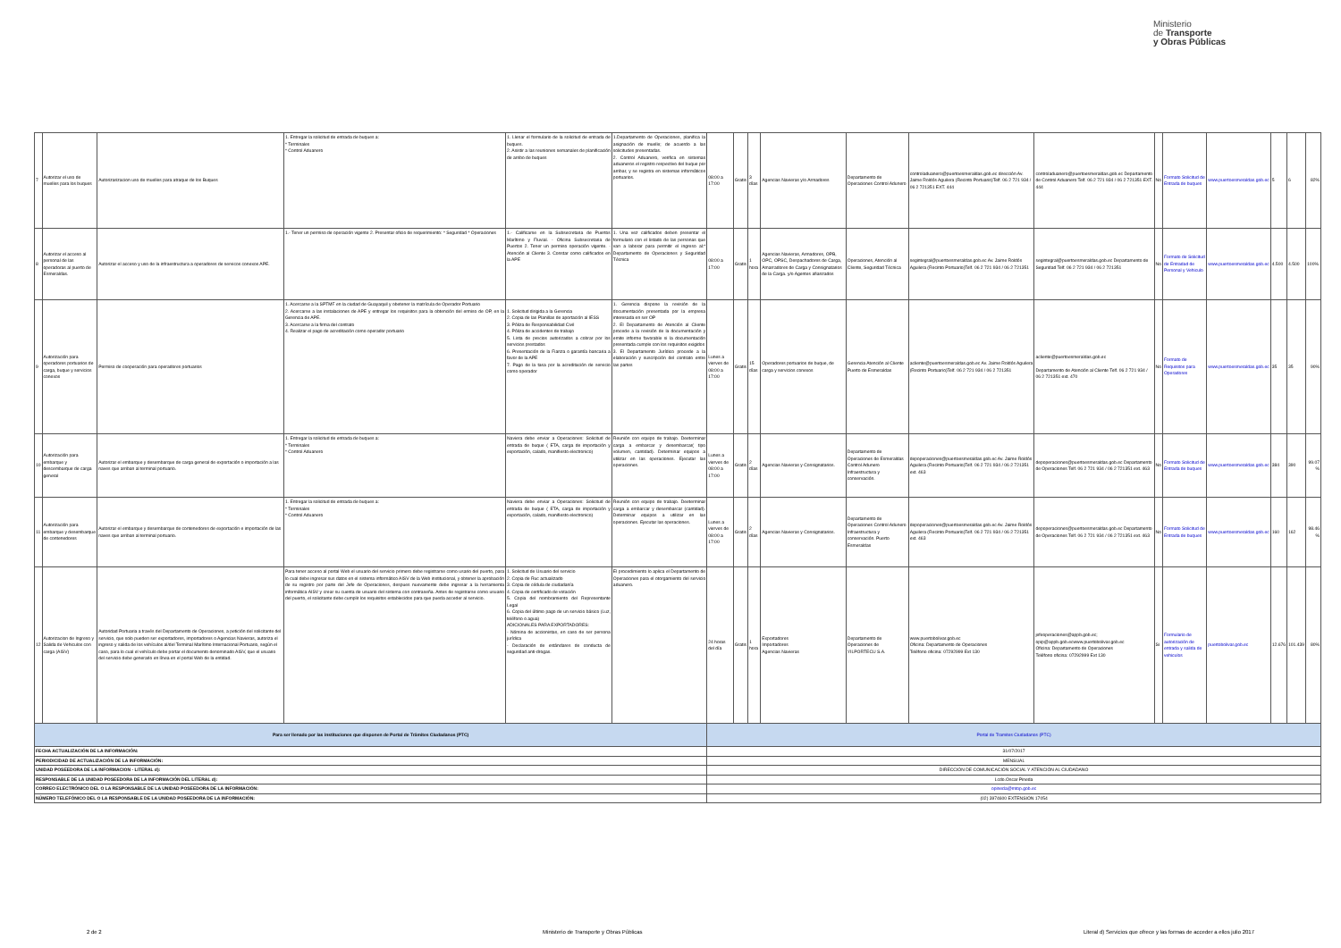Ministerio
de Transporte
y Obras Públicas
| 7 | Autorizar el uso de muelles para los buques | Autorizarizacion uso de muelles para atraque de los Buques | 1. Entregar la solicitud de entrada de buques a: * Terminales * Control Aduanero | 1. Llenar el formulario de la solicitud de entrada de buques. 2. Asistir a las reuniones semanales de planificación de arribo de buques | 1.Departamento de Operaciones, planifica la asignación de muelle; de acuerdo a las solicitudes presentadas. 2. Control Aduanero, verifica en sistemas aduaneros el registro respectivo del buque por arribar, y se registra en sistemas informáticos portuarios. | 08:00 a 17:00 | Gratis | 3 días | Agencias Navieras y/o Armadores | Departamento de Operaciones Control Adunero | controladuanero@puertoesmeraldas.gob.ec dirección Av. Jaime Roldós Aguilera (Recinto Portuario)Telf. 06 2 721 934 / 06 2 721351 EXT. 444 | controladuanero@puertoesmeraldas.gob.ec Departamento de Control Aduanero Telf. 06 2 721 934 / 06 2 721351 EXT. 444 | No | Formato Solicitud de Entrada de buques | www.puertoesmeraldas.gob.ec | 5 | 6 | 82% |
| 8 | Autorizar el acceso al personal de las operadoras al puerto de Esmeraldas. | Autorizar el acceso y uso de la infraestructura a operadores de servicos conexos APE. | 1.- Tener un permiso de operación vigente 2. Presentar oficio de requerimiento: * Seguridad * Operaciones | 1.- Calificarse en la Subsecretaria de Puertos Marítimo y Fluvial. - Oficina Subsecretaria de Puertos 2. Tener un permiso operación vigente. -Atención al Cliente 3. Constar como calificados en la APE | 1. Una vez calificados deben presentar el formulario con el listado de las personas que van a laborar para permitir el ingreso al:* Departamento de Operaciones y Seguridad Técnica | 08:00 a 17:00 | Gratis | 1 hora | Agencias Navieras, Armadores, OPB, OPC, OPSC, Despachadores de Carga, Amarradores de Carga y Consignatarios de la Carga. y/o Agentes afianzados | Operaciones, Atención al Cliente, Seguridad Técnica | segintegral@puertoesmeraldas.gob.ec Av. Jaime Roldós Aguilera (Recinto Portuario)Telf. 06 2 721 934 / 06 2 721351 | segintegral@puertoesmeraldas.gob.ec Departamento de Seguridad Telf. 06 2 721 934 / 06 2 721351 | No | Formato de Solicitud de Entradad de Personal y Vehiculo | www.puertoesmeraldas.gob.ec | 4.500 | 4.500 | 100% |
| 9 | Autorización para operadores portuarios de carga, buque y servicios conexos | Permiso de cooperación para operadores portuarios | 1. Acercarse a la SPTMF en la ciudad de Guayaquil y obetener la matrícula de Operador Portuario 2. Acercarse a las instalaciones de APE y entregar los requisitos para la obtención del ermiso de OP, en la Gerencia de APE. 3. Acercarse a la firma del contrato 4. Realizar el pago de acreditación como operador portuario | 1. Solicitud dirigida a la Gerencia 2. Copia de las Planillas de aportación al IESS 3. Póliza de Responsabilidad Civil 4. Póliza de accidentes de trabajo 5. Lista de precios autorizados a cobrar por los servicios prestados 6. Presentación de la Fianza o garantía bancaria a favor de la APE 7. Pago de la tasa por la acreditación de servicio como operador | 1. Gerencia dispone la revisión de la documentación presentada por la empresa interesada en ser OP 2. El Departamento de Atención al Cliente procede a la revisión de la documentación y emite informe favorable si la documentación presentada cumple con los requisitos exigidos 3. El Departamento Jurídico procede a la elaboración y suscripción del contrato entre las partes | Lunes a vierves de 08:00 a 17:00 | Gratis | 15 días | Operadores portuarios de buque, de carga y servicios conexos | Gerencia Atención al Cliente Puerto de Esmeraldas | acliente@puertoesmeraldas.gob.ec Av. Jaime Roldós Aguilera (Recinto Portuario)Telf. 06 2 721 934 / 06 2 721351 | acliente@puertoesmeraldas.gob.ec Departamento de Atención al Cliente Telf. 06 2 721 934 / 06 2 721351 ext. 470 | No | Formato de Requisitos para Operadores | www.puertoesmeraldas.gob.ec | 35 | 35 | 90% |
| 10 | Autorización para embarque y descembarque de carga general | Autorizar el embarque y desembarque de carga general de exportación o importación a las naves que arriban al terminal portuario. | 1. Entregar la solicitud de entrada de buques a: * Terminales * Control Aduanero | Naviera debe enviar a Operaciones: Solicitud de entrada de buque ( ETA, carga de importación y exportación, calado, manifiesto electronico) | Reunión con equipo de trabajo. Deeterminar carga a embarcar y desembarcar( tipo volumen, cantidad). Determinar equipos a utilizar en las operaciones. Ejecutar las operaciones. | Lunes a vierves de 08:00 a 17:00 | Gratis | 2 días | Agencias Navieras y Consignatarios. | Departamento de Operaciones de Esmeraldas Control Adunero Infraestructura y conservación. | depoperaciones@puertoesmeraldas.gob.ec Av. Jaime Roldós Aguilera (Recinto Portuario)Telf. 06 2 721 934 / 06 2 721351 ext. 463 | depoperaciones@puertoesmeraldas.gob.ec Departamento de Operaciones Telf. 06 2 721 934 / 06 2 721351 ext. 463 | No | Formato Solicitud de Entrada de buques | www.puertoesmeraldas.gob.ec | 384 | 390 | 99.07 % |
| 11 | Autorización para embarque y desembarque de contenedores | Autorizar el embarque y desembarque de contenedores de exportación e importación de las naves que arriban al terminal portuario. | 1. Entregar la solicitud de entrada de buques a: * Terminales * Control Aduanero | Naviera debe enviar a Operaciones: Solicitud de entrada de buque ( ETA, carga de importación y exportación, calado, manifiesto electronico) | Reunión con equipo de trabajo. Deeterminar carga a embarcar y desembarcar (cantidad). Determinar equipos a utilizar en las operaciones. Ejecutar las operaciones. | Lunes a vierves de 08:00 a 17:00 | Gratis | 2 días | Agencias Navieras y Consignatarios. | Departamento de Operaciones Control Adunero Infraestructura y conservación. Puerto Esmeraldas | depoperaciones@puertoesmeraldas.gob.ec Av. Jaime Roldós Aguilera (Recinto Portuario)Telf. 06 2 721 934 / 06 2 721351 ext. 463 | depoperaciones@puertoesmeraldas.gob.ec Departamento de Operaciones Telf. 06 2 721 934 / 06 2 721351 ext. 463 | No | Formato Solicitud de Entrada de buques | www.puertoesmeraldas.gob.ec | 160 | 162 | 98.46 % |
| 12 | Autorizacion de Ingreso y Salida de Vehiculos con carga (AISV) | Autoridad Portuaria a través del Departamento de Operaciones, a petición del solicitante del servicio, que solo pueden ser exportadores, importadores o Agencias Navieras, autoriza el ingreso y salida de los vehículos al/del Terminal Marítimo Internacional Portuario, según el caso, para lo cual el vehículo debe portar el documento denominado AISV, que el usuario del servicio debe generarlo en línea en el portal Web de la entidad. | Para tener acceso al portal Web el usuario del servicio primero debe registrarse como usario del puerto, para lo cual debe ingresar sus datos en el sistema informático AISV de la Web institucional, y obtener la aprobación de su registro por parte del Jefe de Operaciones, despues nuevamente debe ingresar a la herramienta informática AISV y crear su cuenta de usuario del sistema con contraseña. Antes de registrarse como usuario del puerto, el solicitante debe cumplir los requisitos establecidos para que pueda acceder al servicio. | 1. Solicitud de Usuario del servicio 2. Copia de Ruc actualizado 3. Copia de cédula de ciudadanía 4. Copia de certificado de votación 5. Copia del nombramiento del Representante Legal 6. Copia del último pago de un servicio básico (Luz, teléfono o agua) ADICIONALES PARA EXPORTADORES: - Nómina de accionistas, en caso de ser persona jurídica - Declaración de estándares de conducta de seguridad anti-drogas. | El procedimiento lo aplica el Departamento de Operaciones para el otorgamiento del servicio aduanero. | 24 horas del día | Gratis | 1 hora | Exportadores Importadores Agencias Navieras | Departamento de Operaciones de YILPORTECU S.A. | www.puertobolivar.gob.ec Oficina: Departamento de Operaciones Teléfono oficina: 07292999 Ext 130 | jefeoperaciones@appb.gob.ec; opip@appb.gob.ecwww.puertobolivar.gob.ec Oficina: Departamento de Operaciones Teléfono oficina: 07292999 Ext 130 | Si | Formulario de autorización de entrada y salida de vehiculos | puertobolivar.gob.ec | 12.676 | 101.439 | 80% |
| Para ser llenado por las instituciones que disponen de Portal de Trámites Ciudadanos (PTC) | | | | | | Portal de Tramites Ciudadanos (PTC) | | | | | | | | | | | | |
| FECHA ACTUALIZACIÓN DE LA INFORMACIÓN: | | | | | | 31/07/2017 | | | | | | | | | | | | |
| PERIODICIDAD DE ACTUALIZACIÓN DE LA INFORMACIÓN: | | | | | | MENSUAL | | | | | | | | | | | | |
| UNIDAD POSEEDORA DE LA INFORMACION - LITERAL d): | | | | | | DIRECCIÓN DE COMUNICACIÓN SOCIAL Y ATENCIÓN AL CIUDADANO | | | | | | | | | | | | |
| RESPONSABLE DE LA UNIDAD POSEEDORA DE LA INFORMACIÓN DEL LITERAL d): | | | | | | Lcdo.Oscar Pineda | | | | | | | | | | | | |
| CORREO ELECTRÓNICO DEL O LA RESPONSABLE DE LA UNIDAD POSEEDORA DE LA INFORMACIÓN: | | | | | | opineda@mtop.gob.ec | | | | | | | | | | | | |
| NÚMERO TELEFÓNICO DEL O LA RESPONSABLE DE LA UNIDAD POSEEDORA DE LA INFORMACIÓN: | | | | | | (02) 3974600 EXTENSIÓN 17054 | | | | | | | | | | | | |
2 de 2 Ministerio de Transporte y Obras Públicas Literal d) Servicios que ofrece y las formas de acceder a ellos julio 2017